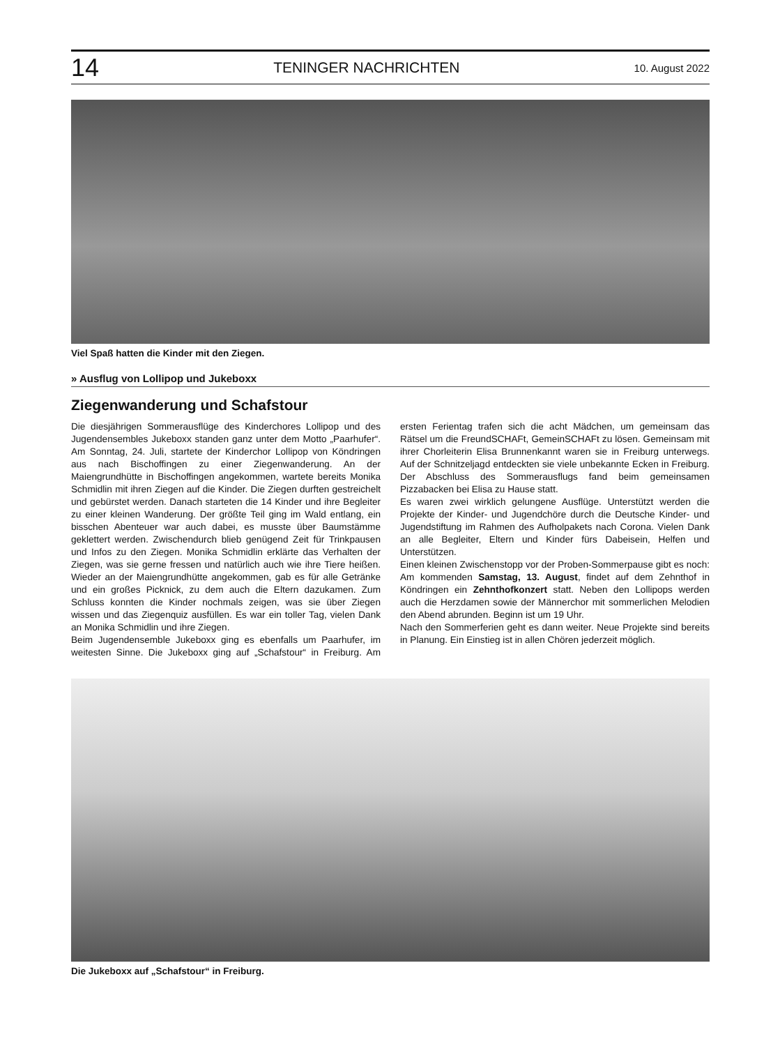14 TENINGER NACHRICHTEN 10. August 2022
Viel Spaß hatten die Kinder mit den Ziegen.
» Ausflug von Lollipop und Jukeboxx
Ziegenwanderung und Schafstour
Die diesjährigen Sommerausflüge des Kinderchores Lollipop und des Jugendensembles Jukeboxx standen ganz unter dem Motto „Paarhufer“. Am Sonntag, 24. Juli, startete der Kinderchor Lollipop von Köndringen aus nach Bischoffingen zu einer Ziegenwanderung. An der Maiengrundhütte in Bischoffingen angekommen, wartete bereits Monika Schmidlin mit ihren Ziegen auf die Kinder. Die Ziegen durften gestreichelt und gebürstet werden. Danach starteten die 14 Kinder und ihre Begleiter zu einer kleinen Wanderung. Der größte Teil ging im Wald entlang, ein bisschen Abenteuer war auch dabei, es musste über Baumstämme geklettert werden. Zwischendurch blieb genügend Zeit für Trinkpausen und Infos zu den Ziegen. Monika Schmidlin erklärte das Verhalten der Ziegen, was sie gerne fressen und natürlich auch wie ihre Tiere heißen. Wieder an der Maiengrundhütte angekommen, gab es für alle Getränke und ein großes Picknick, zu dem auch die Eltern dazukamen. Zum Schluss konnten die Kinder nochmals zeigen, was sie über Ziegen wissen und das Ziegenquiz ausfüllen. Es war ein toller Tag, vielen Dank an Monika Schmidlin und ihre Ziegen.
Beim Jugendensemble Jukeboxx ging es ebenfalls um Paarhufer, im weitesten Sinne. Die Jukeboxx ging auf „Schafstour“ in Freiburg. Am ersten Ferientag trafen sich die acht Mädchen, um gemeinsam das Rätsel um die FreundSCHAFt, GemeinSCHAFt zu lösen. Gemeinsam mit ihrer Chorleiterin Elisa Brunnenkannt waren sie in Freiburg unterwegs. Auf der Schnitzeljagd entdeckten sie viele unbekannte Ecken in Freiburg. Der Abschluss des Sommerausflugs fand beim gemeinsamen Pizzabacken bei Elisa zu Hause statt.
Es waren zwei wirklich gelungene Ausflüge. Unterstützt werden die Projekte der Kinder- und Jugendchöre durch die Deutsche Kinder- und Jugendstiftung im Rahmen des Aufholpakets nach Corona. Vielen Dank an alle Begleiter, Eltern und Kinder fürs Dabeisein, Helfen und Unterstützen.
Einen kleinen Zwischenstopp vor der Proben-Sommerpause gibt es noch: Am kommenden Samstag, 13. August, findet auf dem Zehnthof in Köndringen ein Zehnthofkonzert statt. Neben den Lollipops werden auch die Herzdamen sowie der Männerchor mit sommerlichen Melodien den Abend abrunden. Beginn ist um 19 Uhr.
Nach den Sommerferien geht es dann weiter. Neue Projekte sind bereits in Planung. Ein Einstieg ist in allen Chören jederzeit möglich.
Die Jukeboxx auf „Schafstour“ in Freiburg.